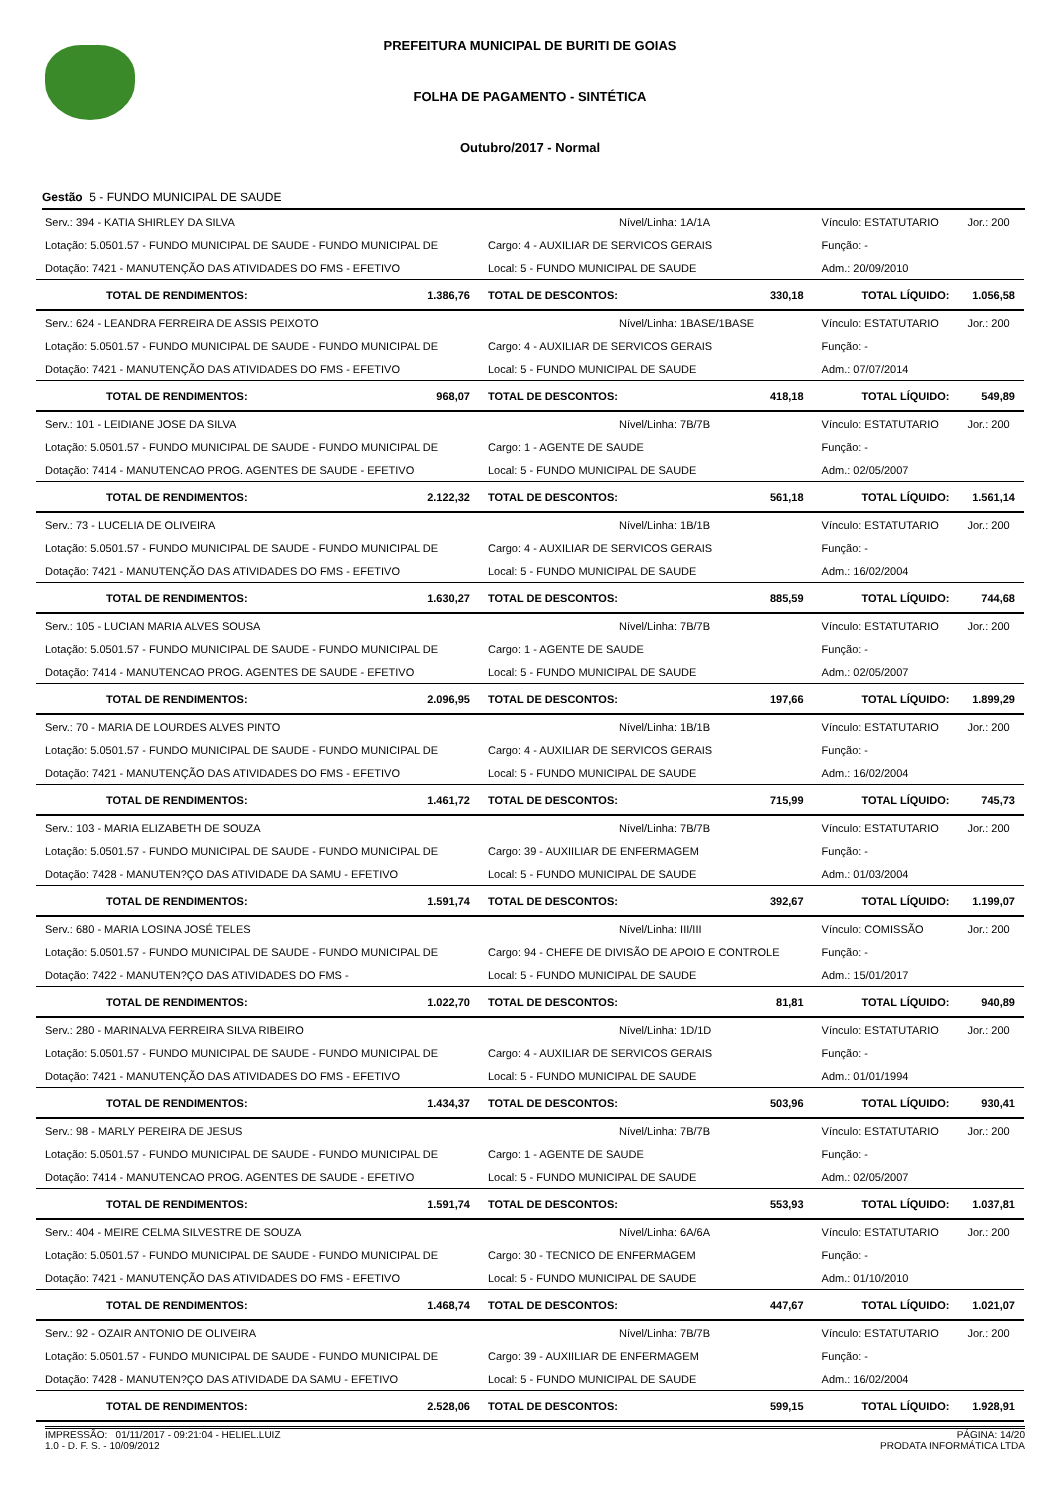PREFEITURA MUNICIPAL DE BURITI DE GOIAS
FOLHA DE PAGAMENTO - SINTÉTICA
Outubro/2017 - Normal
Gestão 5 - FUNDO MUNICIPAL DE SAUDE
| Serv.: 394 - KATIA SHIRLEY DA SILVA | | Nível/Linha: 1A/1A | | Vínculo: ESTATUTARIO | Jor.: 200 |
| Lotação: 5.0501.57 - FUNDO MUNICIPAL DE SAUDE - FUNDO MUNICIPAL DE | | Cargo: 4 - AUXILIAR DE SERVICOS GERAIS | | Função: - | |
| Dotação: 7421 - MANUTENÇÃO DAS ATIVIDADES DO FMS - EFETIVO | | Local: 5 - FUNDO MUNICIPAL DE SAUDE | | Adm.: 20/09/2010 | |
| TOTAL DE RENDIMENTOS: | 1.386,76 | TOTAL DE DESCONTOS: | 330,18 | TOTAL LÍQUIDO: | 1.056,58 |
| Serv.: 624 - LEANDRA FERREIRA DE ASSIS PEIXOTO | | Nível/Linha: 1BASE/1BASE | | Vínculo: ESTATUTARIO | Jor.: 200 |
| Lotação: 5.0501.57 - FUNDO MUNICIPAL DE SAUDE - FUNDO MUNICIPAL DE | | Cargo: 4 - AUXILIAR DE SERVICOS GERAIS | | Função: - | |
| Dotação: 7421 - MANUTENÇÃO DAS ATIVIDADES DO FMS - EFETIVO | | Local: 5 - FUNDO MUNICIPAL DE SAUDE | | Adm.: 07/07/2014 | |
| TOTAL DE RENDIMENTOS: | 968,07 | TOTAL DE DESCONTOS: | 418,18 | TOTAL LÍQUIDO: | 549,89 |
| Serv.: 101 - LEIDIANE JOSE DA SILVA | | Nível/Linha: 7B/7B | | Vínculo: ESTATUTARIO | Jor.: 200 |
| Lotação: 5.0501.57 - FUNDO MUNICIPAL DE SAUDE - FUNDO MUNICIPAL DE | | Cargo: 1 - AGENTE DE SAUDE | | Função: - | |
| Dotação: 7414 - MANUTENCAO PROG. AGENTES DE SAUDE - EFETIVO | | Local: 5 - FUNDO MUNICIPAL DE SAUDE | | Adm.: 02/05/2007 | |
| TOTAL DE RENDIMENTOS: | 2.122,32 | TOTAL DE DESCONTOS: | 561,18 | TOTAL LÍQUIDO: | 1.561,14 |
| Serv.: 73 - LUCELIA DE OLIVEIRA | | Nível/Linha: 1B/1B | | Vínculo: ESTATUTARIO | Jor.: 200 |
| Lotação: 5.0501.57 - FUNDO MUNICIPAL DE SAUDE - FUNDO MUNICIPAL DE | | Cargo: 4 - AUXILIAR DE SERVICOS GERAIS | | Função: - | |
| Dotação: 7421 - MANUTENÇÃO DAS ATIVIDADES DO FMS - EFETIVO | | Local: 5 - FUNDO MUNICIPAL DE SAUDE | | Adm.: 16/02/2004 | |
| TOTAL DE RENDIMENTOS: | 1.630,27 | TOTAL DE DESCONTOS: | 885,59 | TOTAL LÍQUIDO: | 744,68 |
| Serv.: 105 - LUCIAN MARIA ALVES SOUSA | | Nível/Linha: 7B/7B | | Vínculo: ESTATUTARIO | Jor.: 200 |
| Lotação: 5.0501.57 - FUNDO MUNICIPAL DE SAUDE - FUNDO MUNICIPAL DE | | Cargo: 1 - AGENTE DE SAUDE | | Função: - | |
| Dotação: 7414 - MANUTENCAO PROG. AGENTES DE SAUDE - EFETIVO | | Local: 5 - FUNDO MUNICIPAL DE SAUDE | | Adm.: 02/05/2007 | |
| TOTAL DE RENDIMENTOS: | 2.096,95 | TOTAL DE DESCONTOS: | 197,66 | TOTAL LÍQUIDO: | 1.899,29 |
| Serv.: 70 - MARIA DE LOURDES ALVES PINTO | | Nível/Linha: 1B/1B | | Vínculo: ESTATUTARIO | Jor.: 200 |
| Lotação: 5.0501.57 - FUNDO MUNICIPAL DE SAUDE - FUNDO MUNICIPAL DE | | Cargo: 4 - AUXILIAR DE SERVICOS GERAIS | | Função: - | |
| Dotação: 7421 - MANUTENÇÃO DAS ATIVIDADES DO FMS - EFETIVO | | Local: 5 - FUNDO MUNICIPAL DE SAUDE | | Adm.: 16/02/2004 | |
| TOTAL DE RENDIMENTOS: | 1.461,72 | TOTAL DE DESCONTOS: | 715,99 | TOTAL LÍQUIDO: | 745,73 |
| Serv.: 103 - MARIA ELIZABETH DE SOUZA | | Nível/Linha: 7B/7B | | Vínculo: ESTATUTARIO | Jor.: 200 |
| Lotação: 5.0501.57 - FUNDO MUNICIPAL DE SAUDE - FUNDO MUNICIPAL DE | | Cargo: 39 - AUXIILIAR DE ENFERMAGEM | | Função: - | |
| Dotação: 7428 - MANUTEN?ÇO DAS ATIVIDADE DA SAMU - EFETIVO | | Local: 5 - FUNDO MUNICIPAL DE SAUDE | | Adm.: 01/03/2004 | |
| TOTAL DE RENDIMENTOS: | 1.591,74 | TOTAL DE DESCONTOS: | 392,67 | TOTAL LÍQUIDO: | 1.199,07 |
| Serv.: 680 - MARIA LOSINA JOSÉ TELES | | Nível/Linha: III/III | | Vínculo: COMISSÃO | Jor.: 200 |
| Lotação: 5.0501.57 - FUNDO MUNICIPAL DE SAUDE - FUNDO MUNICIPAL DE | | Cargo: 94 - CHEFE DE DIVISÃO DE APOIO E CONTROLE | | Função: - | |
| Dotação: 7422 - MANUTEN?ÇO DAS ATIVIDADES DO FMS - | | Local: 5 - FUNDO MUNICIPAL DE SAUDE | | Adm.: 15/01/2017 | |
| TOTAL DE RENDIMENTOS: | 1.022,70 | TOTAL DE DESCONTOS: | 81,81 | TOTAL LÍQUIDO: | 940,89 |
| Serv.: 280 - MARINALVA FERREIRA SILVA RIBEIRO | | Nível/Linha: 1D/1D | | Vínculo: ESTATUTARIO | Jor.: 200 |
| Lotação: 5.0501.57 - FUNDO MUNICIPAL DE SAUDE - FUNDO MUNICIPAL DE | | Cargo: 4 - AUXILIAR DE SERVICOS GERAIS | | Função: - | |
| Dotação: 7421 - MANUTENÇÃO DAS ATIVIDADES DO FMS - EFETIVO | | Local: 5 - FUNDO MUNICIPAL DE SAUDE | | Adm.: 01/01/1994 | |
| TOTAL DE RENDIMENTOS: | 1.434,37 | TOTAL DE DESCONTOS: | 503,96 | TOTAL LÍQUIDO: | 930,41 |
| Serv.: 98 - MARLY PEREIRA DE JESUS | | Nível/Linha: 7B/7B | | Vínculo: ESTATUTARIO | Jor.: 200 |
| Lotação: 5.0501.57 - FUNDO MUNICIPAL DE SAUDE - FUNDO MUNICIPAL DE | | Cargo: 1 - AGENTE DE SAUDE | | Função: - | |
| Dotação: 7414 - MANUTENCAO PROG. AGENTES DE SAUDE - EFETIVO | | Local: 5 - FUNDO MUNICIPAL DE SAUDE | | Adm.: 02/05/2007 | |
| TOTAL DE RENDIMENTOS: | 1.591,74 | TOTAL DE DESCONTOS: | 553,93 | TOTAL LÍQUIDO: | 1.037,81 |
| Serv.: 404 - MEIRE CELMA SILVESTRE DE SOUZA | | Nível/Linha: 6A/6A | | Vínculo: ESTATUTARIO | Jor.: 200 |
| Lotação: 5.0501.57 - FUNDO MUNICIPAL DE SAUDE - FUNDO MUNICIPAL DE | | Cargo: 30 - TECNICO DE ENFERMAGEM | | Função: - | |
| Dotação: 7421 - MANUTENÇÃO DAS ATIVIDADES DO FMS - EFETIVO | | Local: 5 - FUNDO MUNICIPAL DE SAUDE | | Adm.: 01/10/2010 | |
| TOTAL DE RENDIMENTOS: | 1.468,74 | TOTAL DE DESCONTOS: | 447,67 | TOTAL LÍQUIDO: | 1.021,07 |
| Serv.: 92 - OZAIR ANTONIO DE OLIVEIRA | | Nível/Linha: 7B/7B | | Vínculo: ESTATUTARIO | Jor.: 200 |
| Lotação: 5.0501.57 - FUNDO MUNICIPAL DE SAUDE - FUNDO MUNICIPAL DE | | Cargo: 39 - AUXIILIAR DE ENFERMAGEM | | Função: - | |
| Dotação: 7428 - MANUTEN?ÇO DAS ATIVIDADE DA SAMU - EFETIVO | | Local: 5 - FUNDO MUNICIPAL DE SAUDE | | Adm.: 16/02/2004 | |
| TOTAL DE RENDIMENTOS: | 2.528,06 | TOTAL DE DESCONTOS: | 599,15 | TOTAL LÍQUIDO: | 1.928,91 |
IMPRESSÃO: 01/11/2017 - 09:21:04 - HELIEL.LUIZ
1.0 - D. F. S. - 10/09/2012
PÁGINA: 14/20
PRODATA INFORMÁTICA LTDA